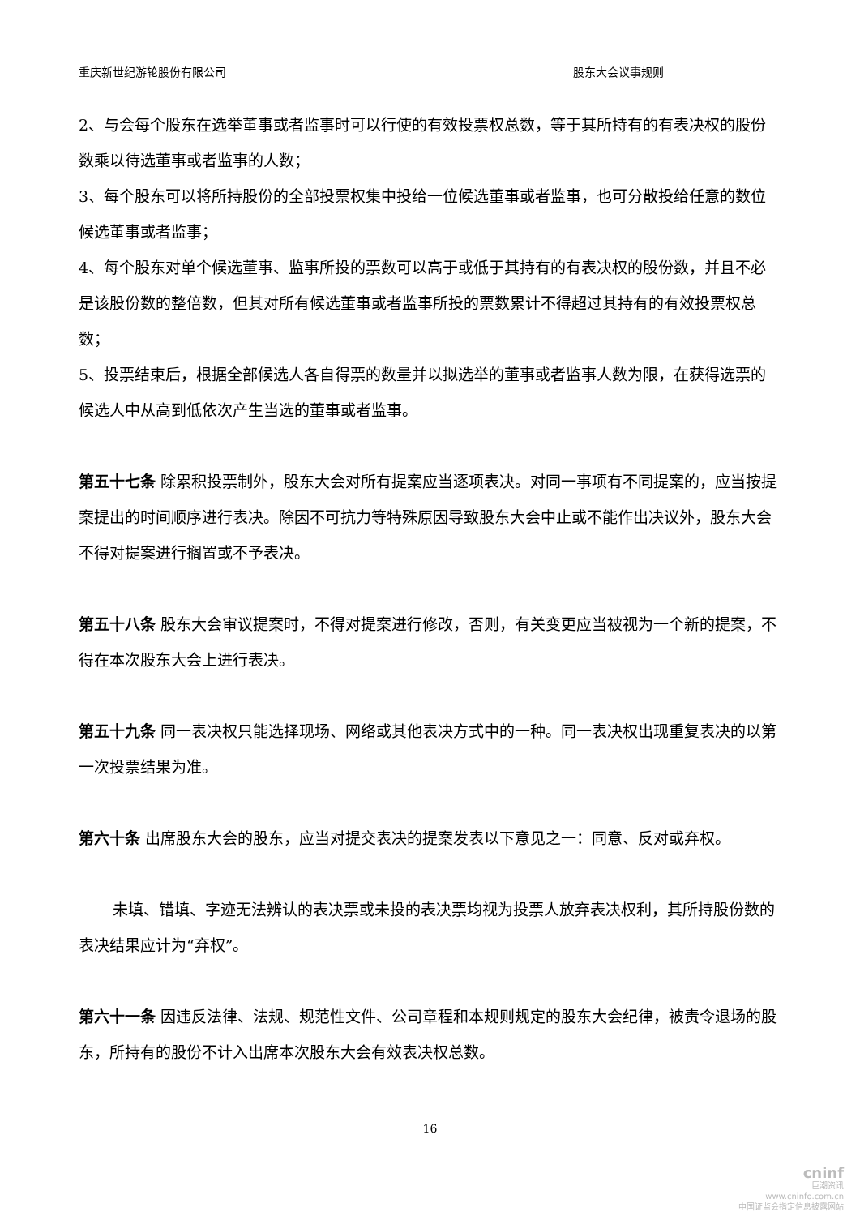重庆新世纪游轮股份有限公司 股东大会议事规则
2、与会每个股东在选举董事或者监事时可以行使的有效投票权总数，等于其所持有的有表决权的股份数乘以待选董事或者监事的人数；
3、每个股东可以将所持股份的全部投票权集中投给一位候选董事或者监事，也可分散投给任意的数位候选董事或者监事；
4、每个股东对单个候选董事、监事所投的票数可以高于或低于其持有的有表决权的股份数，并且不必是该股份数的整倍数，但其对所有候选董事或者监事所投的票数累计不得超过其持有的有效投票权总数；
5、投票结束后，根据全部候选人各自得票的数量并以拟选举的董事或者监事人数为限，在获得选票的候选人中从高到低依次产生当选的董事或者监事。
第五十七条 除累积投票制外，股东大会对所有提案应当逐项表决。对同一事项有不同提案的，应当按提案提出的时间顺序进行表决。除因不可抗力等特殊原因导致股东大会中止或不能作出决议外，股东大会不得对提案进行搁置或不予表决。
第五十八条 股东大会审议提案时，不得对提案进行修改，否则，有关变更应当被视为一个新的提案，不得在本次股东大会上进行表决。
第五十九条 同一表决权只能选择现场、网络或其他表决方式中的一种。同一表决权出现重复表决的以第一次投票结果为准。
第六十条 出席股东大会的股东，应当对提交表决的提案发表以下意见之一：同意、反对或弃权。
未填、错填、字迹无法辨认的表决票或未投的表决票均视为投票人放弃表决权利，其所持股份数的表决结果应计为“弃权”。
第六十一条 因违反法律、法规、规范性文件、公司章程和本规则规定的股东大会纪律，被责令退场的股东，所持有的股份不计入出席本次股东大会有效表决权总数。
16
cninf
巨潮资讯
www.cninfo.com.cn
中国证监会指定信息披露网站